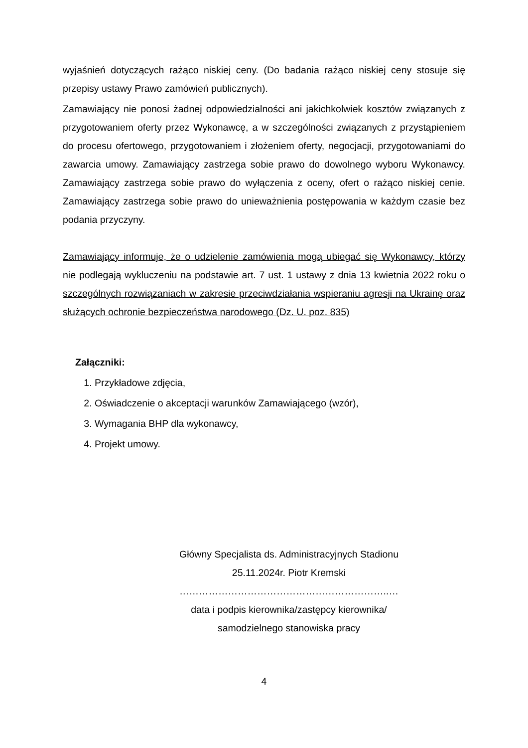wyjaśnień dotyczących rażąco niskiej ceny. (Do badania rażąco niskiej ceny stosuje się przepisy ustawy Prawo zamówień publicznych).
Zamawiający nie ponosi żadnej odpowiedzialności ani jakichkolwiek kosztów związanych z przygotowaniem oferty przez Wykonawcę, a w szczególności związanych z przystąpieniem do procesu ofertowego, przygotowaniem i złożeniem oferty, negocjacji, przygotowaniami do zawarcia umowy. Zamawiający zastrzega sobie prawo do dowolnego wyboru Wykonawcy. Zamawiający zastrzega sobie prawo do wyłączenia z oceny, ofert o rażąco niskiej cenie. Zamawiający zastrzega sobie prawo do unieważnienia postępowania w każdym czasie bez podania przyczyny.
Zamawiający informuje, że o udzielenie zamówienia mogą ubiegać się Wykonawcy, którzy nie podlegają wykluczeniu na podstawie art. 7 ust. 1 ustawy z dnia 13 kwietnia 2022 roku o szczególnych rozwiązaniach w zakresie przeciwdziałania wspieraniu agresji na Ukrainę oraz służących ochronie bezpieczeństwa narodowego (Dz. U. poz. 835)
Załączniki:
1. Przykładowe zdjęcia,
2. Oświadczenie o akceptacji warunków Zamawiającego (wzór),
3. Wymagania BHP dla wykonawcy,
4. Projekt umowy.
Główny Specjalista ds. Administracyjnych Stadionu
25.11.2024r. Piotr Kremski
………………………………………………………..…
data i podpis kierownika/zastępcy kierownika/
samodzielnego stanowiska pracy
4